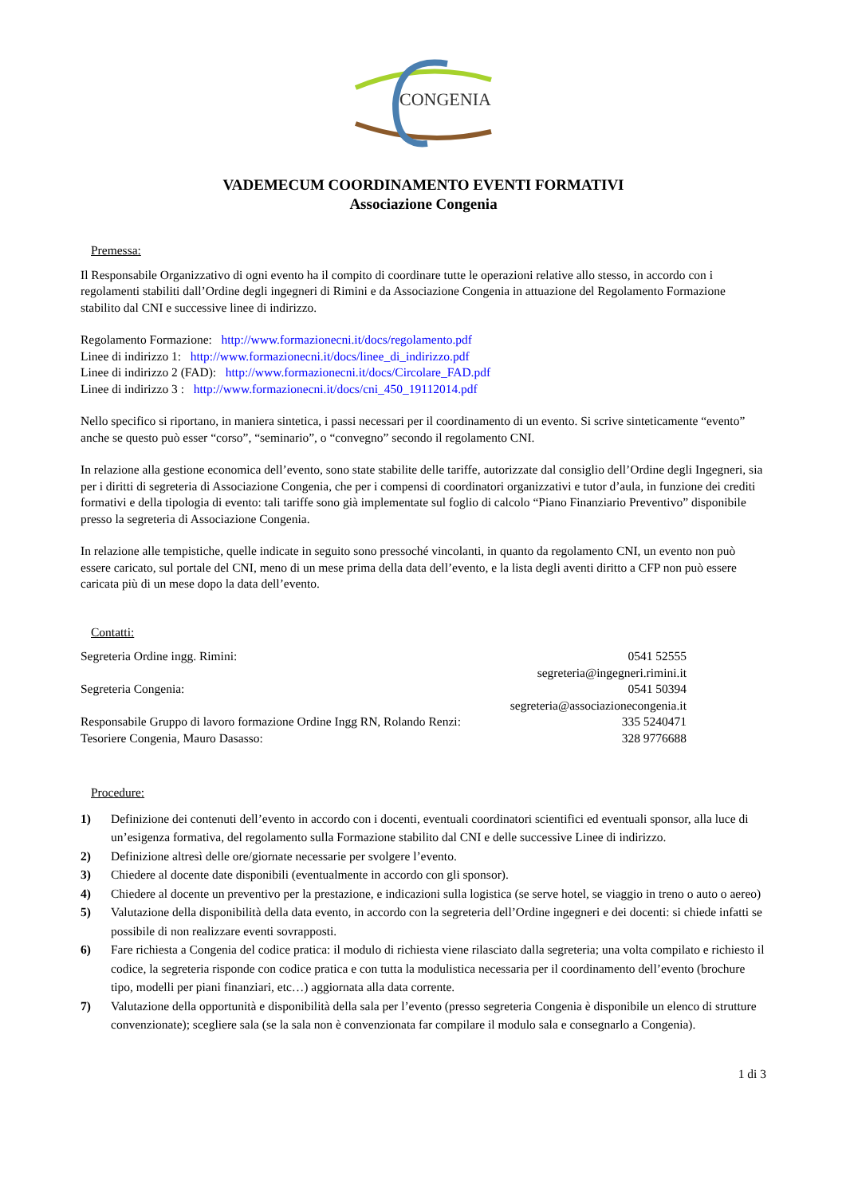CONGENIA
VADEMECUM COORDINAMENTO EVENTI FORMATIVI
Associazione Congenia
Premessa:
Il Responsabile Organizzativo di ogni evento ha il compito di coordinare tutte le operazioni relative allo stesso, in accordo con i regolamenti stabiliti dall’Ordine degli ingegneri di Rimini e da Associazione Congenia in attuazione del Regolamento Formazione stabilito dal CNI e successive linee di indirizzo.
Regolamento Formazione: http://www.formazionecni.it/docs/regolamento.pdf
Linee di indirizzo 1: http://www.formazionecni.it/docs/linee_di_indirizzo.pdf
Linee di indirizzo 2 (FAD): http://www.formazionecni.it/docs/Circolare_FAD.pdf
Linee di indirizzo 3 : http://www.formazionecni.it/docs/cni_450_19112014.pdf
Nello specifico si riportano, in maniera sintetica, i passi necessari per il coordinamento di un evento. Si scrive sinteticamente “evento” anche se questo può esser “corso”, “seminario”, o “convegno” secondo il regolamento CNI.
In relazione alla gestione economica dell’evento, sono state stabilite delle tariffe, autorizzate dal consiglio dell’Ordine degli Ingegneri, sia per i diritti di segreteria di Associazione Congenia, che per i compensi di coordinatori organizzativi e tutor d’aula, in funzione dei crediti formativi e della tipologia di evento: tali tariffe sono già implementate sul foglio di calcolo “Piano Finanziario Preventivo” disponibile presso la segreteria di Associazione Congenia.
In relazione alle tempistiche, quelle indicate in seguito sono pressoché vincolanti, in quanto da regolamento CNI, un evento non può essere caricato, sul portale del CNI, meno di un mese prima della data dell’evento, e la lista degli aventi diritto a CFP non può essere caricata più di un mese dopo la data dell’evento.
Contatti:
Segreteria Ordine ingg. Rimini: 0541 52555
segreteria@ingegneri.rimini.it
Segreteria Congenia: 0541 50394
segreteria@associazionecongenia.it
Responsabile Gruppo di lavoro formazione Ordine Ingg RN, Rolando Renzi: 335 5240471
Tesoriere Congenia, Mauro Dasasso: 328 9776688
Procedure:
1) Definizione dei contenuti dell’evento in accordo con i docenti, eventuali coordinatori scientifici ed eventuali sponsor, alla luce di un’esigenza formativa, del regolamento sulla Formazione stabilito dal CNI e delle successive Linee di indirizzo.
2) Definizione altresì delle ore/giornate necessarie per svolgere l’evento.
3) Chiedere al docente date disponibili (eventualmente in accordo con gli sponsor).
4) Chiedere al docente un preventivo per la prestazione, e indicazioni sulla logistica (se serve hotel, se viaggio in treno o auto o aereo)
5) Valutazione della disponibilità della data evento, in accordo con la segreteria dell’Ordine ingegneri e dei docenti: si chiede infatti se possibile di non realizzare eventi sovrapposti.
6) Fare richiesta a Congenia del codice pratica: il modulo di richiesta viene rilasciato dalla segreteria; una volta compilato e richiesto il codice, la segreteria risponde con codice pratica e con tutta la modulistica necessaria per il coordinamento dell’evento (brochure tipo, modelli per piani finanziari, etc…) aggiornata alla data corrente.
7) Valutazione della opportunità e disponibilità della sala per l’evento (presso segreteria Congenia è disponibile un elenco di strutture convenzionate); scegliere sala (se la sala non è convenzionata far compilare il modulo sala e consegnarlo a Congenia).
1 di 3